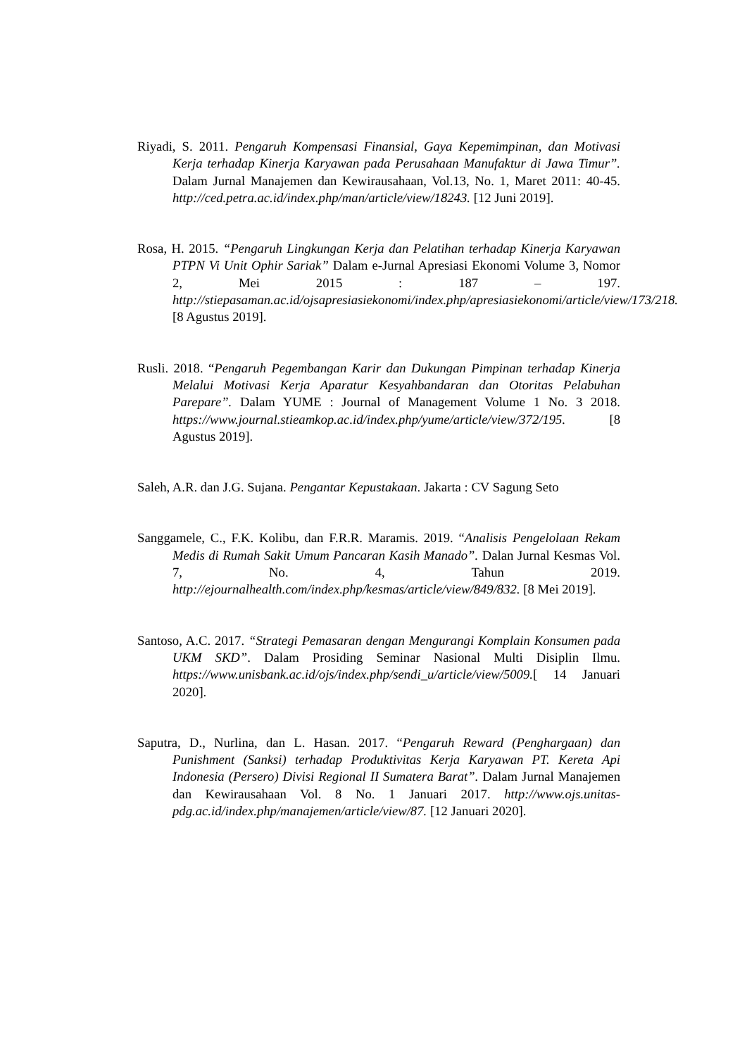Riyadi, S. 2011. Pengaruh Kompensasi Finansial, Gaya Kepemimpinan, dan Motivasi Kerja terhadap Kinerja Karyawan pada Perusahaan Manufaktur di Jawa Timur”. Dalam Jurnal Manajemen dan Kewirausahaan, Vol.13, No. 1, Maret 2011: 40-45. http://ced.petra.ac.id/index.php/man/article/view/18243. [12 Juni 2019].
Rosa, H. 2015. “Pengaruh Lingkungan Kerja dan Pelatihan terhadap Kinerja Karyawan PTPN Vi Unit Ophir Sariak” Dalam e-Jurnal Apresiasi Ekonomi Volume 3, Nomor 2, Mei 2015 : 187 – 197. http://stiepasaman.ac.id/ojsapresiasiekonomi/index.php/apresiasiekonomi/article/view/173/218. [8 Agustus 2019].
Rusli. 2018. “Pengaruh Pegembangan Karir dan Dukungan Pimpinan terhadap Kinerja Melalui Motivasi Kerja Aparatur Kesyahbandaran dan Otoritas Pelabuhan Parepare”. Dalam YUME : Journal of Management Volume 1 No. 3 2018. https://www.journal.stieamkop.ac.id/index.php/yume/article/view/372/195. [8 Agustus 2019].
Saleh, A.R. dan J.G. Sujana. Pengantar Kepustakaan. Jakarta : CV Sagung Seto
Sanggamele, C., F.K. Kolibu, dan F.R.R. Maramis. 2019. “Analisis Pengelolaan Rekam Medis di Rumah Sakit Umum Pancaran Kasih Manado”. Dalan Jurnal Kesmas Vol. 7, No. 4, Tahun 2019. http://ejournalhealth.com/index.php/kesmas/article/view/849/832. [8 Mei 2019].
Santoso, A.C. 2017. “Strategi Pemasaran dengan Mengurangi Komplain Konsumen pada UKM SKD”. Dalam Prosiding Seminar Nasional Multi Disiplin Ilmu. https://www.unisbank.ac.id/ojs/index.php/sendi_u/article/view/5009.[ 14 Januari 2020].
Saputra, D., Nurlina, dan L. Hasan. 2017. “Pengaruh Reward (Penghargaan) dan Punishment (Sanksi) terhadap Produktivitas Kerja Karyawan PT. Kereta Api Indonesia (Persero) Divisi Regional II Sumatera Barat”. Dalam Jurnal Manajemen dan Kewirausahaan Vol. 8 No. 1 Januari 2017. http://www.ojs.unitas-pdg.ac.id/index.php/manajemen/article/view/87. [12 Januari 2020].